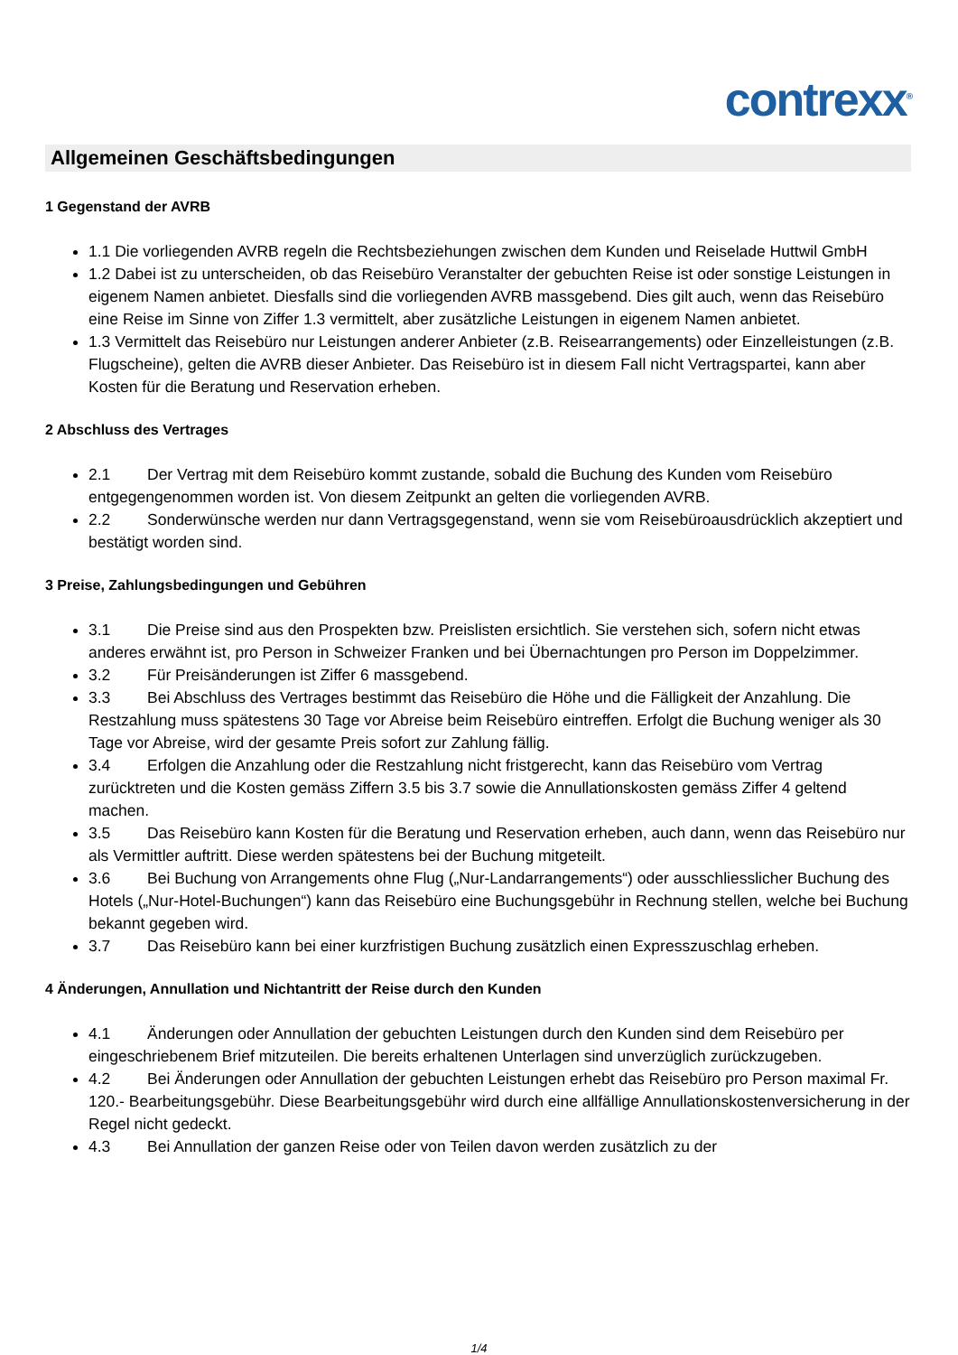contrexx<sup>®</sup>
Allgemeinen Geschäftsbedingungen
1 Gegenstand der AVRB
1.1 Die vorliegenden AVRB regeln die Rechtsbeziehungen zwischen dem Kunden und Reiselade Huttwil GmbH
1.2 Dabei ist zu unterscheiden, ob das Reisebüro Veranstalter der gebuchten Reise ist oder sonstige Leistungen in eigenem Namen anbietet. Diesfalls sind die vorliegenden AVRB massgebend. Dies gilt auch, wenn das Reisebüro eine Reise im Sinne von Ziffer 1.3 vermittelt, aber zusätzliche Leistungen in eigenem Namen anbietet.
1.3 Vermittelt das Reisebüro nur Leistungen anderer Anbieter (z.B. Reisearrangements) oder Einzelleistungen (z.B. Flugscheine), gelten die AVRB dieser Anbieter. Das Reisebüro ist in diesem Fall nicht Vertragspartei, kann aber Kosten für die Beratung und Reservation erheben.
2 Abschluss des Vertrages
2.1 Der Vertrag mit dem Reisebüro kommt zustande, sobald die Buchung des Kunden vom Reisebüro entgegengenommen worden ist. Von diesem Zeitpunkt an gelten die vorliegenden AVRB.
2.2 Sonderwünsche werden nur dann Vertragsgegenstand, wenn sie vom Reisebüroausdrücklich akzeptiert und bestätigt worden sind.
3 Preise, Zahlungsbedingungen und Gebühren
3.1 Die Preise sind aus den Prospekten bzw. Preislisten ersichtlich. Sie verstehen sich, sofern nicht etwas anderes erwähnt ist, pro Person in Schweizer Franken und bei Übernachtungen pro Person im Doppelzimmer.
3.2 Für Preisänderungen ist Ziffer 6 massgebend.
3.3 Bei Abschluss des Vertrages bestimmt das Reisebüro die Höhe und die Fälligkeit der Anzahlung. Die Restzahlung muss spätestens 30 Tage vor Abreise beim Reisebüro eintreffen. Erfolgt die Buchung weniger als 30 Tage vor Abreise, wird der gesamte Preis sofort zur Zahlung fällig.
3.4 Erfolgen die Anzahlung oder die Restzahlung nicht fristgerecht, kann das Reisebüro vom Vertrag zurücktreten und die Kosten gemäss Ziffern 3.5 bis 3.7 sowie die Annullationskosten gemäss Ziffer 4 geltend machen.
3.5 Das Reisebüro kann Kosten für die Beratung und Reservation erheben, auch dann, wenn das Reisebüro nur als Vermittler auftritt. Diese werden spätestens bei der Buchung mitgeteilt.
3.6 Bei Buchung von Arrangements ohne Flug („Nur-Landarrangements“) oder ausschliesslicher Buchung des Hotels („Nur-Hotel-Buchungen“) kann das Reisebüro eine Buchungsgebühr in Rechnung stellen, welche bei Buchung bekannt gegeben wird.
3.7 Das Reisebüro kann bei einer kurzfristigen Buchung zusätzlich einen Expresszuschlag erheben.
4 Änderungen, Annullation und Nichtantritt der Reise durch den Kunden
4.1 Änderungen oder Annullation der gebuchten Leistungen durch den Kunden sind dem Reisebüro per eingeschriebenem Brief mitzuteilen. Die bereits erhaltenen Unterlagen sind unverzüglich zurückzugeben.
4.2 Bei Änderungen oder Annullation der gebuchten Leistungen erhebt das Reisebüro pro Person maximal Fr. 120.- Bearbeitungsgebühr. Diese Bearbeitungsgebühr wird durch eine allfällige Annullationskostenversicherung in der Regel nicht gedeckt.
4.3 Bei Annullation der ganzen Reise oder von Teilen davon werden zusätzlich zu der
1/4